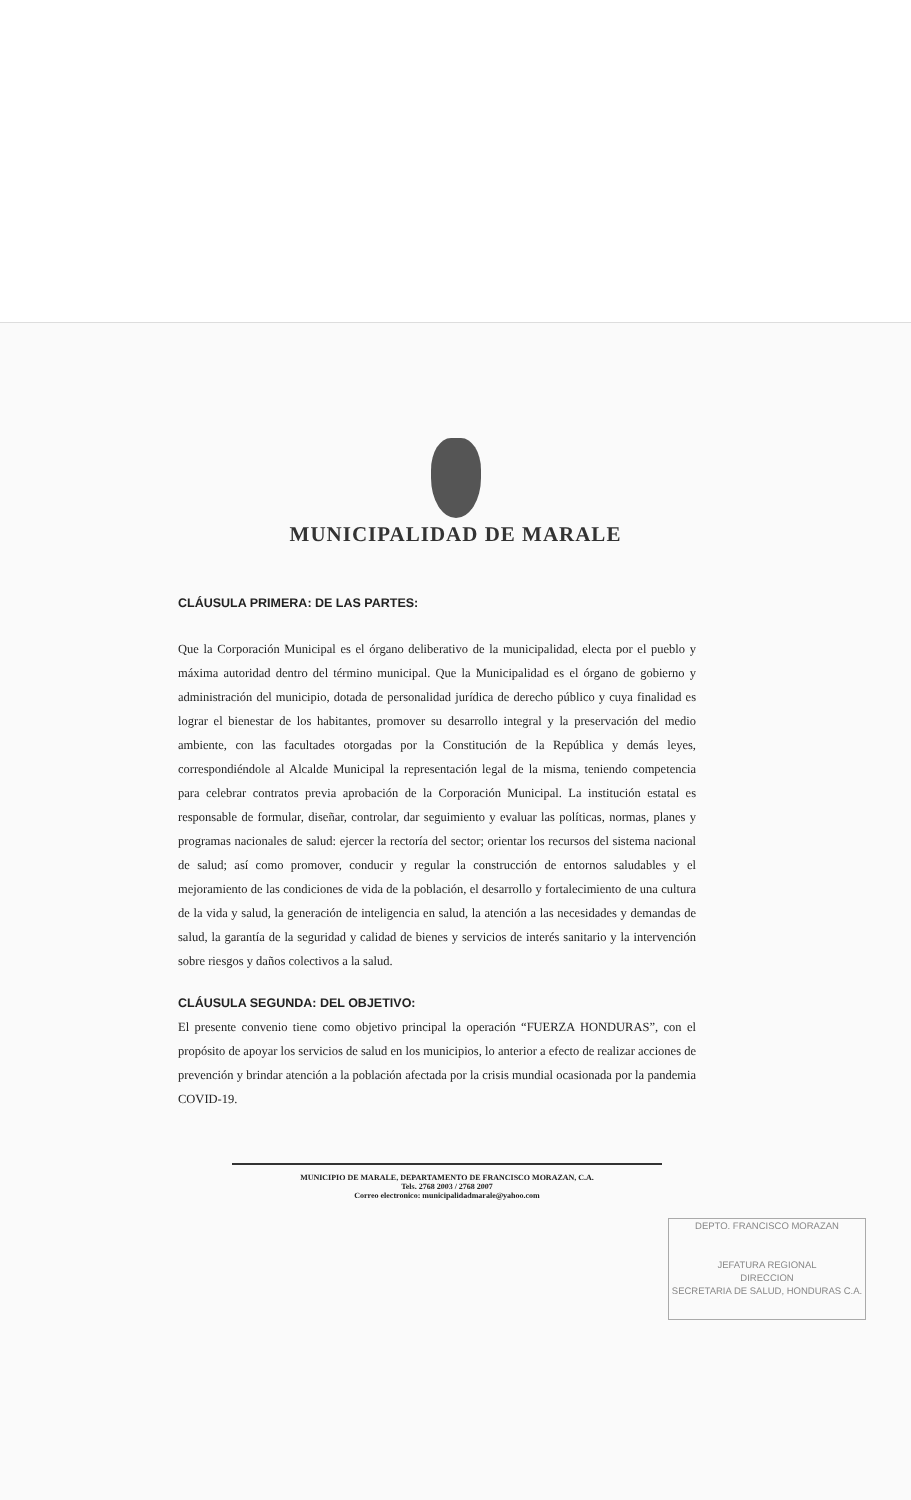MUNICIPALIDAD DE MARALE
CLÁUSULA PRIMERA: DE LAS PARTES:
Que la Corporación Municipal es el órgano deliberativo de la municipalidad, electa por el pueblo y máxima autoridad dentro del término municipal. Que la Municipalidad es el órgano de gobierno y administración del municipio, dotada de personalidad jurídica de derecho público y cuya finalidad es lograr el bienestar de los habitantes, promover su desarrollo integral y la preservación del medio ambiente, con las facultades otorgadas por la Constitución de la República y demás leyes, correspondiéndole al Alcalde Municipal la representación legal de la misma, teniendo competencia para celebrar contratos previa aprobación de la Corporación Municipal. La institución estatal es responsable de formular, diseñar, controlar, dar seguimiento y evaluar las políticas, normas, planes y programas nacionales de salud: ejercer la rectoría del sector; orientar los recursos del sistema nacional de salud; así como promover, conducir y regular la construcción de entornos saludables y el mejoramiento de las condiciones de vida de la población, el desarrollo y fortalecimiento de una cultura de la vida y salud, la generación de inteligencia en salud, la atención a las necesidades y demandas de salud, la garantía de la seguridad y calidad de bienes y servicios de interés sanitario y la intervención sobre riesgos y daños colectivos a la salud.
CLÁUSULA SEGUNDA: DEL OBJETIVO:
El presente convenio tiene como objetivo principal la operación “FUERZA HONDURAS”, con el propósito de apoyar los servicios de salud en los municipios, lo anterior a efecto de realizar acciones de prevención y brindar atención a la población afectada por la crisis mundial ocasionada por la pandemia COVID-19.
MUNICIPIO DE MARALE, DEPARTAMENTO DE FRANCISCO MORAZAN, C.A.
Tels. 2768 2003 / 2768 2007
Correo electronico: municipalidadmarale@yahoo.com
DEPTO. FRANCISCO MORAZAN
JEFATURA REGIONAL
DIRECCION
SECRETARIA DE SALUD, HONDURAS C.A.